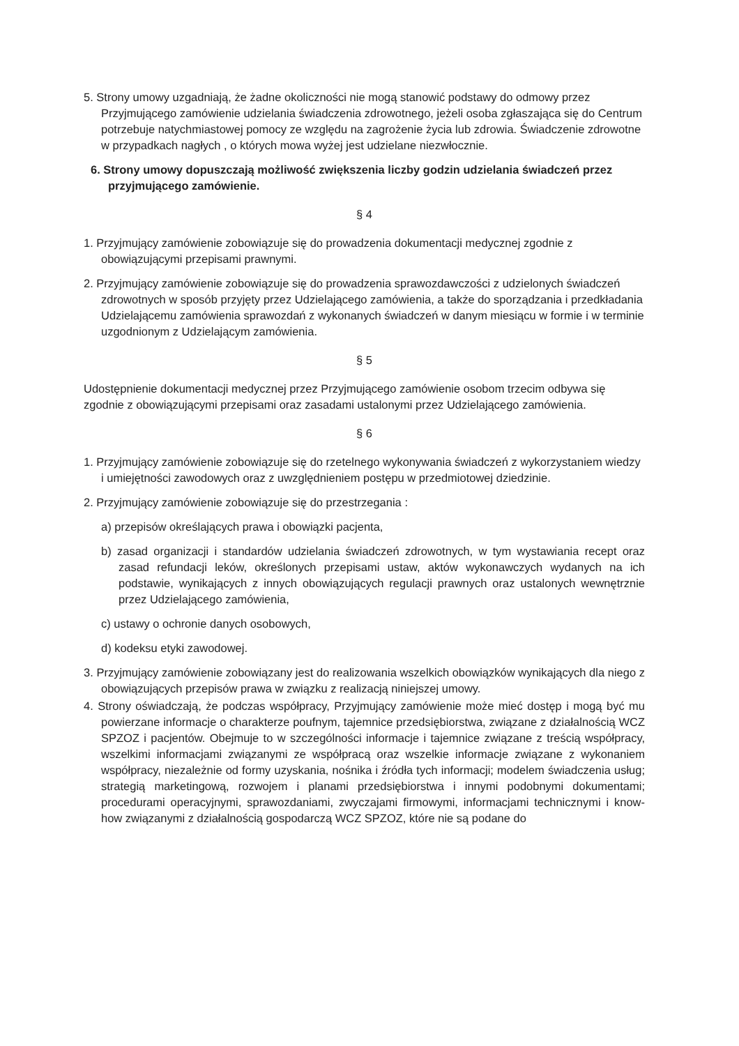5. Strony umowy uzgadniają, że żadne okoliczności nie mogą stanowić podstawy do odmowy przez Przyjmującego zamówienie udzielania świadczenia zdrowotnego, jeżeli osoba zgłaszająca się do Centrum potrzebuje natychmiastowej pomocy ze względu na zagrożenie życia lub zdrowia. Świadczenie zdrowotne w przypadkach nagłych , o których mowa wyżej jest udzielane niezwłocznie.
6. Strony umowy dopuszczają możliwość zwiększenia liczby godzin udzielania świadczeń przez przyjmującego zamówienie.
§ 4
1. Przyjmujący zamówienie zobowiązuje się do prowadzenia dokumentacji medycznej zgodnie z obowiązującymi przepisami prawnymi.
2. Przyjmujący zamówienie zobowiązuje się do prowadzenia sprawozdawczości z udzielonych świadczeń zdrowotnych w sposób przyjęty przez Udzielającego zamówienia, a także do sporządzania i przedkładania Udzielającemu zamówienia sprawozdań z wykonanych świadczeń w danym miesiącu w formie i w terminie uzgodnionym z Udzielającym zamówienia.
§ 5
Udostępnienie dokumentacji medycznej przez Przyjmującego zamówienie osobom trzecim odbywa się zgodnie z obowiązującymi przepisami oraz zasadami ustalonymi przez Udzielającego zamówienia.
§ 6
1. Przyjmujący zamówienie zobowiązuje się do rzetelnego wykonywania świadczeń z wykorzystaniem wiedzy i umiejętności zawodowych oraz z uwzględnieniem postępu w przedmiotowej dziedzinie.
2. Przyjmujący zamówienie zobowiązuje się do przestrzegania :
a) przepisów określających prawa i obowiązki pacjenta,
b) zasad organizacji i standardów udzielania świadczeń zdrowotnych, w tym wystawiania recept oraz zasad refundacji leków, określonych przepisami ustaw, aktów wykonawczych wydanych na ich podstawie, wynikających z innych obowiązujących regulacji prawnych oraz ustalonych wewnętrznie przez Udzielającego zamówienia,
c) ustawy o ochronie danych osobowych,
d) kodeksu etyki zawodowej.
3. Przyjmujący zamówienie zobowiązany jest do realizowania wszelkich obowiązków wynikających dla niego z obowiązujących przepisów prawa w związku z realizacją niniejszej umowy.
4. Strony oświadczają, że podczas współpracy, Przyjmujący zamówienie może mieć dostęp i mogą być mu powierzane informacje o charakterze poufnym, tajemnice przedsiębiorstwa, związane z działalnością WCZ SPZOZ i pacjentów. Obejmuje to w szczególności informacje i tajemnice związane z treścią współpracy, wszelkimi informacjami związanymi ze współpracą oraz wszelkie informacje związane z wykonaniem współpracy, niezależnie od formy uzyskania, nośnika i źródła tych informacji; modelem świadczenia usług; strategią marketingową, rozwojem i planami przedsiębiorstwa i innymi podobnymi dokumentami; procedurami operacyjnymi, sprawozdaniami, zwyczajami firmowymi, informacjami technicznymi i know-how związanymi z działalnością gospodarczą WCZ SPZOZ, które nie są podane do